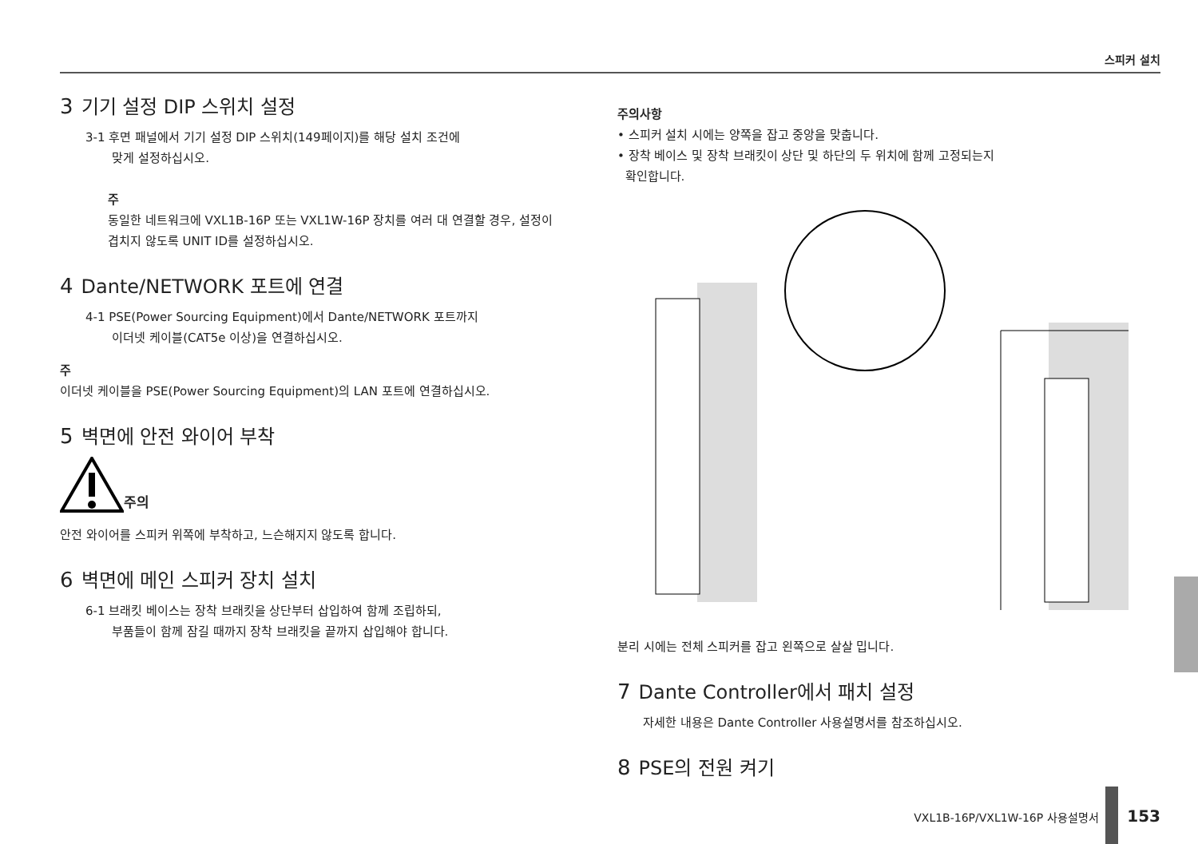스피커 설치
3 기기 설정 DIP 스위치 설정
3-1 후면 패널에서 기기 설정 DIP 스위치(149페이지)를 해당 설치 조건에
맞게 설정하십시오.
주
동일한 네트워크에 VXL1B-16P 또는 VXL1W-16P 장치를 여러 대 연결할 경우, 설정이 겹치지 않도록 UNIT ID를 설정하십시오.
4 Dante/NETWORK 포트에 연결
4-1 PSE(Power Sourcing Equipment)에서 Dante/NETWORK 포트까지
이더넷 케이블(CAT5e 이상)을 연결하십시오.
주
이더넷 케이블을 PSE(Power Sourcing Equipment)의 LAN 포트에 연결하십시오.
5 벽면에 안전 와이어 부착
주의
안전 와이어를 스피커 위쪽에 부착하고, 느슨해지지 않도록 합니다.
6 벽면에 메인 스피커 장치 설치
6-1 브래킷 베이스는 장착 브래킷을 상단부터 삽입하여 함께 조립하되,
부품들이 함께 잠길 때까지 장착 브래킷을 끝까지 삽입해야 합니다.
주의사항
• 스피커 설치 시에는 양쪽을 잡고 중앙을 맞춥니다.
• 장착 베이스 및 장착 브래킷이 상단 및 하단의 두 위치에 함께 고정되는지
확인합니다.
분리 시에는 전체 스피커를 잡고 왼쪽으로 살살 밉니다.
7 Dante Controller에서 패치 설정
자세한 내용은 Dante Controller 사용설명서를 참조하십시오.
8 PSE의 전원 켜기
VXL1B-16P/VXL1W-16P 사용설명서 153